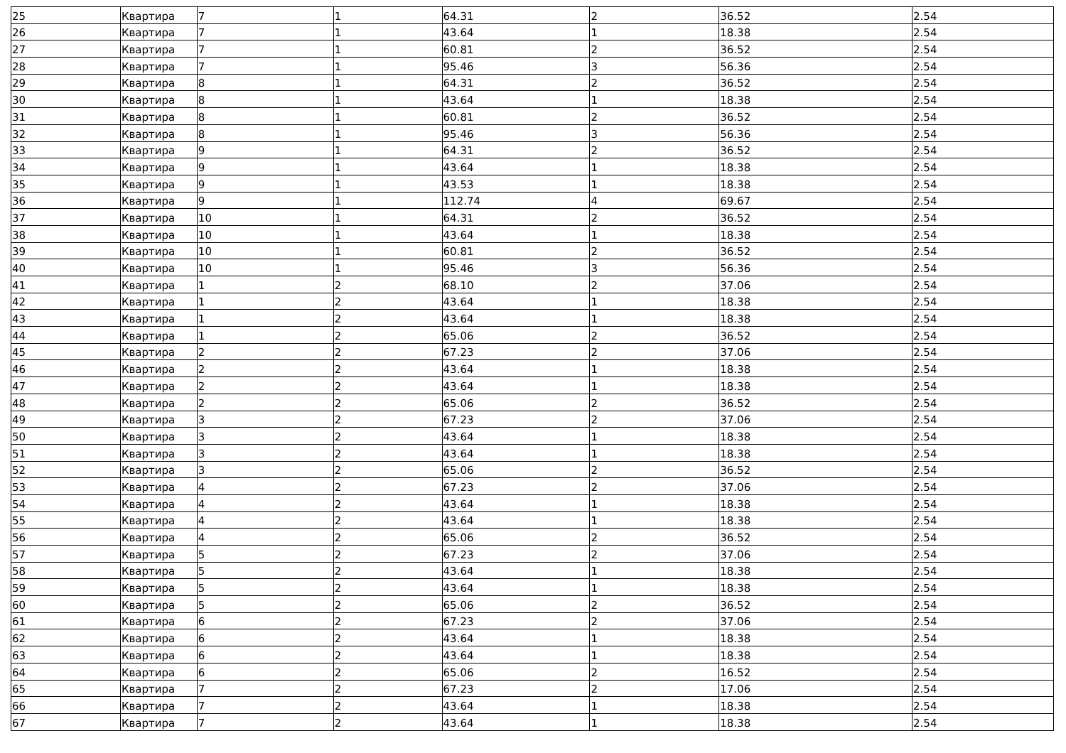| 25 | Квартира | 7 | 1 | 64.31 | 2 | 36.52 | 2.54 |
| 26 | Квартира | 7 | 1 | 43.64 | 1 | 18.38 | 2.54 |
| 27 | Квартира | 7 | 1 | 60.81 | 2 | 36.52 | 2.54 |
| 28 | Квартира | 7 | 1 | 95.46 | 3 | 56.36 | 2.54 |
| 29 | Квартира | 8 | 1 | 64.31 | 2 | 36.52 | 2.54 |
| 30 | Квартира | 8 | 1 | 43.64 | 1 | 18.38 | 2.54 |
| 31 | Квартира | 8 | 1 | 60.81 | 2 | 36.52 | 2.54 |
| 32 | Квартира | 8 | 1 | 95.46 | 3 | 56.36 | 2.54 |
| 33 | Квартира | 9 | 1 | 64.31 | 2 | 36.52 | 2.54 |
| 34 | Квартира | 9 | 1 | 43.64 | 1 | 18.38 | 2.54 |
| 35 | Квартира | 9 | 1 | 43.53 | 1 | 18.38 | 2.54 |
| 36 | Квартира | 9 | 1 | 112.74 | 4 | 69.67 | 2.54 |
| 37 | Квартира | 10 | 1 | 64.31 | 2 | 36.52 | 2.54 |
| 38 | Квартира | 10 | 1 | 43.64 | 1 | 18.38 | 2.54 |
| 39 | Квартира | 10 | 1 | 60.81 | 2 | 36.52 | 2.54 |
| 40 | Квартира | 10 | 1 | 95.46 | 3 | 56.36 | 2.54 |
| 41 | Квартира | 1 | 2 | 68.10 | 2 | 37.06 | 2.54 |
| 42 | Квартира | 1 | 2 | 43.64 | 1 | 18.38 | 2.54 |
| 43 | Квартира | 1 | 2 | 43.64 | 1 | 18.38 | 2.54 |
| 44 | Квартира | 1 | 2 | 65.06 | 2 | 36.52 | 2.54 |
| 45 | Квартира | 2 | 2 | 67.23 | 2 | 37.06 | 2.54 |
| 46 | Квартира | 2 | 2 | 43.64 | 1 | 18.38 | 2.54 |
| 47 | Квартира | 2 | 2 | 43.64 | 1 | 18.38 | 2.54 |
| 48 | Квартира | 2 | 2 | 65.06 | 2 | 36.52 | 2.54 |
| 49 | Квартира | 3 | 2 | 67.23 | 2 | 37.06 | 2.54 |
| 50 | Квартира | 3 | 2 | 43.64 | 1 | 18.38 | 2.54 |
| 51 | Квартира | 3 | 2 | 43.64 | 1 | 18.38 | 2.54 |
| 52 | Квартира | 3 | 2 | 65.06 | 2 | 36.52 | 2.54 |
| 53 | Квартира | 4 | 2 | 67.23 | 2 | 37.06 | 2.54 |
| 54 | Квартира | 4 | 2 | 43.64 | 1 | 18.38 | 2.54 |
| 55 | Квартира | 4 | 2 | 43.64 | 1 | 18.38 | 2.54 |
| 56 | Квартира | 4 | 2 | 65.06 | 2 | 36.52 | 2.54 |
| 57 | Квартира | 5 | 2 | 67.23 | 2 | 37.06 | 2.54 |
| 58 | Квартира | 5 | 2 | 43.64 | 1 | 18.38 | 2.54 |
| 59 | Квартира | 5 | 2 | 43.64 | 1 | 18.38 | 2.54 |
| 60 | Квартира | 5 | 2 | 65.06 | 2 | 36.52 | 2.54 |
| 61 | Квартира | 6 | 2 | 67.23 | 2 | 37.06 | 2.54 |
| 62 | Квартира | 6 | 2 | 43.64 | 1 | 18.38 | 2.54 |
| 63 | Квартира | 6 | 2 | 43.64 | 1 | 18.38 | 2.54 |
| 64 | Квартира | 6 | 2 | 65.06 | 2 | 16.52 | 2.54 |
| 65 | Квартира | 7 | 2 | 67.23 | 2 | 17.06 | 2.54 |
| 66 | Квартира | 7 | 2 | 43.64 | 1 | 18.38 | 2.54 |
| 67 | Квартира | 7 | 2 | 43.64 | 1 | 18.38 | 2.54 |